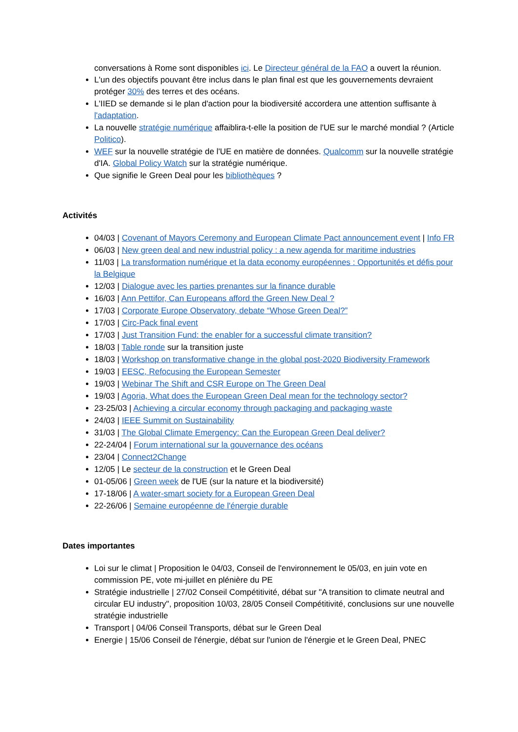conversations à Rome sont disponibles ici. Le Directeur général de la FAO a ouvert la réunion.
L'un des objectifs pouvant être inclus dans le plan final est que les gouvernements devraient protéger 30% des terres et des océans.
L'IIED se demande si le plan d'action pour la biodiversité accordera une attention suffisante à l'adaptation.
La nouvelle stratégie numérique affaiblira-t-elle la position de l'UE sur le marché mondial ? (Article Politico).
WEF sur la nouvelle stratégie de l'UE en matière de données. Qualcomm sur la nouvelle stratégie d'IA. Global Policy Watch sur la stratégie numérique.
Que signifie le Green Deal pour les bibliothèques ?
Activités
04/03 | Covenant of Mayors Ceremony and European Climate Pact announcement event | Info FR
06/03 | New green deal and new industrial policy : a new agenda for maritime industries
11/03 | La transformation numérique et la data economy européennes : Opportunités et défis pour la Belgique
12/03 | Dialogue avec les parties prenantes sur la finance durable
16/03 | Ann Pettifor, Can Europeans afford the Green New Deal ?
17/03 | Corporate Europe Observatory, debate “Whose Green Deal?”
17/03 | Circ-Pack final event
17/03 | Just Transition Fund: the enabler for a successful climate transition?
18/03 | Table ronde sur la transition juste
18/03 | Workshop on transformative change in the global post-2020 Biodiversity Framework
19/03 | EESC, Refocusing the European Semester
19/03 | Webinar The Shift and CSR Europe on The Green Deal
19/03 | Agoria, What does the European Green Deal mean for the technology sector?
23-25/03 | Achieving a circular economy through packaging and packaging waste
24/03 | IEEE Summit on Sustainability
31/03 | The Global Climate Emergency: Can the European Green Deal deliver?
22-24/04 | Forum international sur la gouvernance des océans
23/04 | Connect2Change
12/05 | Le secteur de la construction et le Green Deal
01-05/06 | Green week de l'UE (sur la nature et la biodiversité)
17-18/06 | A water-smart society for a European Green Deal
22-26/06 | Semaine européenne de l'énergie durable
Dates importantes
Loi sur le climat | Proposition le 04/03, Conseil de l'environnement le 05/03, en juin vote en commission PE, vote mi-juillet en plénière du PE
Stratégie industrielle | 27/02 Conseil Compétitivité, débat sur "A transition to climate neutral and circular EU industry", proposition 10/03, 28/05 Conseil Compétitivité, conclusions sur une nouvelle stratégie industrielle
Transport | 04/06 Conseil Transports, débat sur le Green Deal
Energie | 15/06 Conseil de l'énergie, débat sur l'union de l'énergie et le Green Deal, PNEC